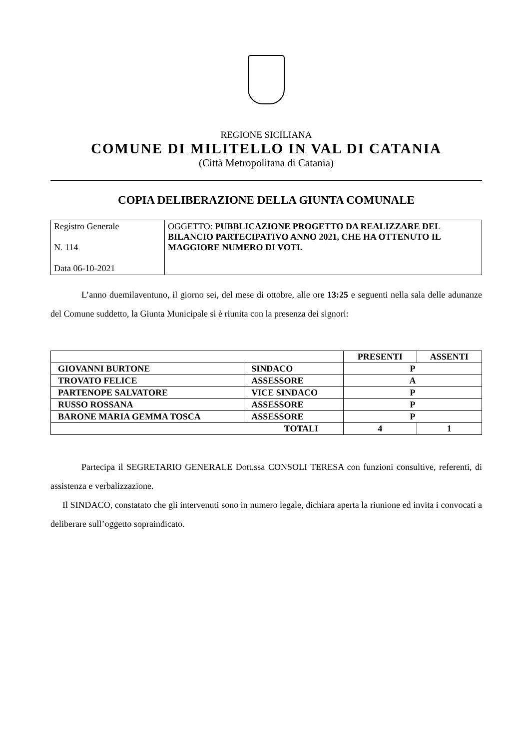REGIONE SICILIANA
COMUNE DI MILITELLO IN VAL DI CATANIA
(Città Metropolitana di Catania)
COPIA DELIBERAZIONE DELLA GIUNTA COMUNALE
| Registro Generale N. 114 Data 06-10-2021 | OGGETTO: PUBBLICAZIONE PROGETTO DA REALIZZARE DEL BILANCIO PARTECIPATIVO ANNO 2021, CHE HA OTTENUTO IL MAGGIORE NUMERO DI VOTI. |
L’anno duemilaventuno, il giorno sei, del mese di ottobre, alle ore 13:25 e seguenti nella sala delle adunanze del Comune suddetto, la Giunta Municipale si è riunita con la presenza dei signori:
| | | PRESENTI | ASSENTI |
| --- | --- | --- | --- |
| GIOVANNI BURTONE | SINDACO | P | |
| TROVATO FELICE | ASSESSORE | A | |
| PARTENOPE SALVATORE | VICE SINDACO | P | |
| RUSSO ROSSANA | ASSESSORE | P | |
| BARONE MARIA GEMMA TOSCA | ASSESSORE | P | |
| TOTALI | | 4 | 1 |
Partecipa il SEGRETARIO GENERALE Dott.ssa CONSOLI TERESA con funzioni consultive, referenti, di assistenza e verbalizzazione.
Il SINDACO, constatato che gli intervenuti sono in numero legale, dichiara aperta la riunione ed invita i convocati a deliberare sull’oggetto sopraindicato.